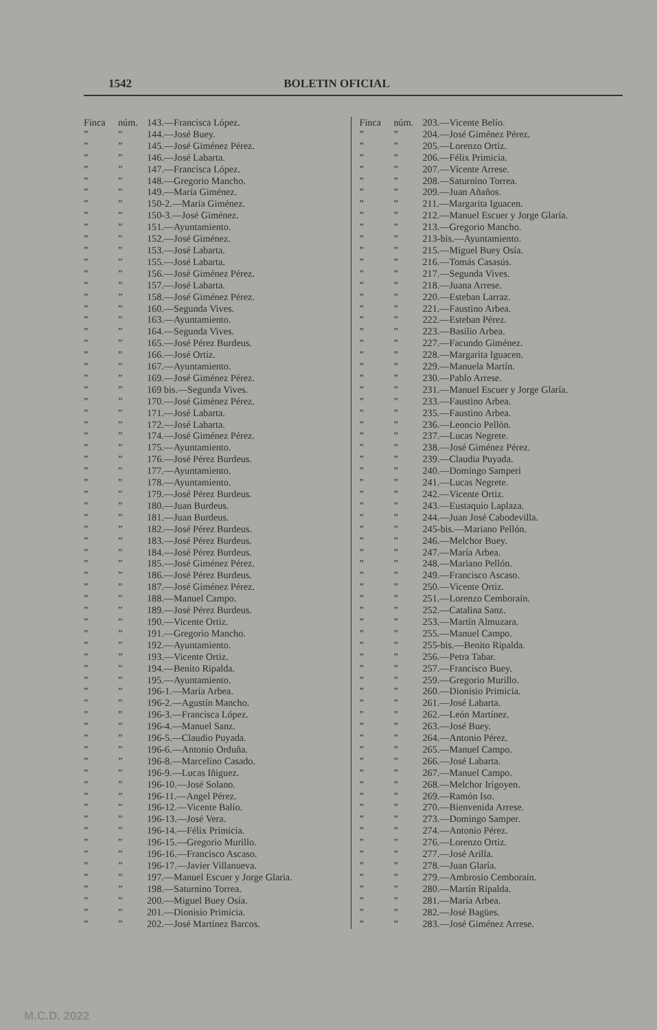1542 BOLETIN OFICIAL
Finca núm. 143.—Francisca López.
”” 144.—José Buey.
”” 145.—José Giménez Pérez.
”” 146.—José Labarta.
”” 147.—Francisca López.
”” 148.—Gregorio Mancho.
”” 149.—María Giménez.
”” 150-2.—María Giménez.
”” 150-3.—José Giménez.
”” 151.—Ayuntamiento.
”” 152.—José Giménez.
”” 153.—José Labarta.
”” 155.—José Labarta.
”” 156.—José Giménez Pérez.
”” 157.—José Labarta.
”” 158.—José Giménez Pérez.
”” 160.—Segunda Vives.
”” 163.—Ayuntamiento.
”” 164.—Segunda Vives.
”” 165.—José Pérez Burdeus.
”” 166.—José Ortiz.
”” 167.—Ayuntamiento.
”” 169.—José Giménez Pérez.
”” 169 bis.—Segunda Vives.
”” 170.—José Giménez Pérez.
”” 171.—José Labarta.
”” 172.—José Labarta.
”” 174.—José Giménez Pérez.
”” 175.—Ayuntamiento.
”” 176.—José Pérez Burdeus.
”” 177.—Ayuntamiento.
”” 178.—Ayuntamiento.
”” 179.—José Pérez Burdeus.
”” 180.—Juan Burdeus.
”” 181.—Juan Burdeus.
”” 182.—José Pérez Burdeus.
”” 183.—José Pérez Burdeus.
”” 184.—José Pérez Burdeus.
”” 185.—José Giménez Pérez.
”” 186.—José Pérez Burdeus.
”” 187.—José Giménez Pérez.
”” 188.—Manuel Campo.
”” 189.—José Pérez Burdeus.
”” 190.—Vicente Ortiz.
”” 191.—Gregorio Mancho.
”” 192.—Ayuntamiento.
”” 193.—Vicente Ortiz.
”” 194.—Benito Ripalda.
”” 195.—Ayuntamiento.
”” 196-1.—María Arbea.
”” 196-2.—Agustín Mancho.
”” 196-3.—Francisca López.
”” 196-4.—Manuel Sanz.
”” 196-5.—Claudio Puyada.
”” 196-6.—Antonio Orduña.
”” 196-8.—Marcelino Casado.
”” 196-9.—Lucas Iñiguez.
”” 196-10.—José Solano.
”” 196-11.—Angel Pérez.
”” 196-12.—Vicente Balío.
”” 196-13.—José Vera.
”” 196-14.—Félix Primicia.
”” 196-15.—Gregorio Murillo.
”” 196-16.—Francisco Ascaso.
”” 196-17.—Javier Villanueva.
”” 197.—Manuel Escuer y Jorge Glaria.
”” 198.—Saturnino Torrea.
”” 200.—Miguel Buey Osía.
”” 201.—Dionisio Primicia.
”” 202.—José Martínez Barcos.
Finca núm. 203.—Vicente Belío.
”” 204.—José Giménez Pérez.
”” 205.—Lorenzo Ortiz.
”” 206.—Félix Primicia.
”” 207.—Vicente Arrese.
”” 208.—Saturnino Torrea.
”” 209.—Juan Añaños.
”” 211.—Margarita Iguacen.
”” 212.—Manuel Escuer y Jorge Glaría.
”” 213.—Gregorio Mancho.
”” 213-bis.—Ayuntamiento.
”” 215.—Miguel Buey Osía.
”” 216.—Tomás Casasús.
”” 217.—Segunda Vives.
”” 218.—Juana Arrese.
”” 220.—Esteban Larraz.
”” 221.—Faustino Arbea.
”” 222.—Esteban Pérez.
”” 223.—Basilio Arbea.
”” 227.—Facundo Giménez.
”” 228.—Margarita Iguacen.
”” 229.—Manuela Martín.
”” 230.—Pablo Arrese.
”” 231.—Manuel Escuer y Jorge Glaría.
”” 233.—Faustino Arbea.
”” 235.—Faustino Arbea.
”” 236.—Leoncio Pellón.
”” 237.—Lucas Negrete.
”” 238.—José Giménez Pérez.
”” 239.—Claudia Puyada.
”” 240.—Domingo Samperi
”” 241.—Lucas Negrete.
”” 242.—Vicente Ortiz.
”” 243.—Eustaquio Laplaza.
”” 244.—Juan José Cabodevilla.
”” 245-bis.—Mariano Pellón.
”” 246.—Melchor Buey.
”” 247.—María Arbea.
”” 248.—Mariano Pellón.
”” 249.—Francisco Ascaso.
”” 250.—Vicente Ortiz.
”” 251.—Lorenzo Cemboraín.
”” 252.—Catalina Sanz.
”” 253.—Martín Almuzara.
”” 255.—Manuel Campo.
”” 255-bis.—Benito Ripalda.
”” 256.—Petra Tabar.
”” 257.—Francisco Buey.
”” 259.—Gregorio Murillo.
”” 260.—Dionisio Primicia.
”” 261.—José Labarta.
”” 262.—León Martínez.
”” 263.—José Buey.
”” 264.—Antonio Pérez.
”” 265.—Manuel Campo.
”” 266.—José Labarta.
”” 267.—Manuel Campo.
”” 268.—Melchor Irigoyen.
”” 269.—Ramón Iso.
”” 270.—Bienvenida Arrese.
”” 273.—Domingo Samper.
”” 274.—Antonio Pérez.
”” 276.—Lorenzo Ortiz.
”” 277.—José Arilla.
”” 278.—Juan Glaría.
”” 279.—Ambrosio Cemboraín.
”” 280.—Martín Ripalda.
”” 281.—María Arbea.
”” 282.—José Bagües.
”” 283.—José Giménez Arrese.
M.C.D. 2022